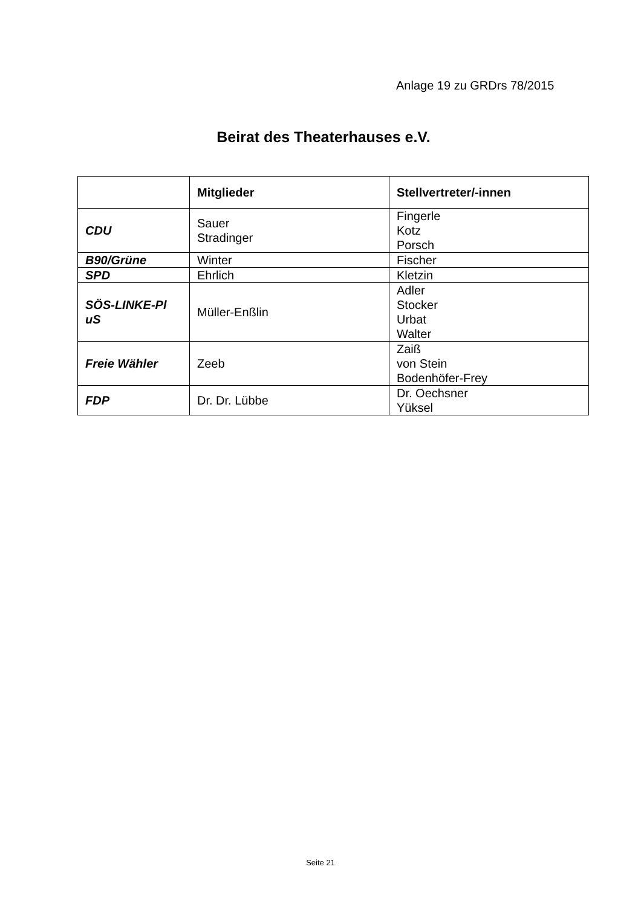Anlage 19 zu GRDrs 78/2015
Beirat des Theaterhauses e.V.
| | Mitglieder | Stellvertreter/-innen |
| --- | --- | --- |
| CDU | Sauer Stradinger | Fingerle Kotz Porsch |
| B90/Grüne | Winter | Fischer |
| SPD | Ehrlich | Kletzin |
| SÖS-LINKE-Pl uS | Müller-Enßlin | Adler Stocker Urbat Walter |
| Freie Wähler | Zeeb | Zaiß von Stein Bodenhöfer-Frey |
| FDP | Dr. Dr. Lübbe | Dr. Oechsner Yüksel |
Seite 21